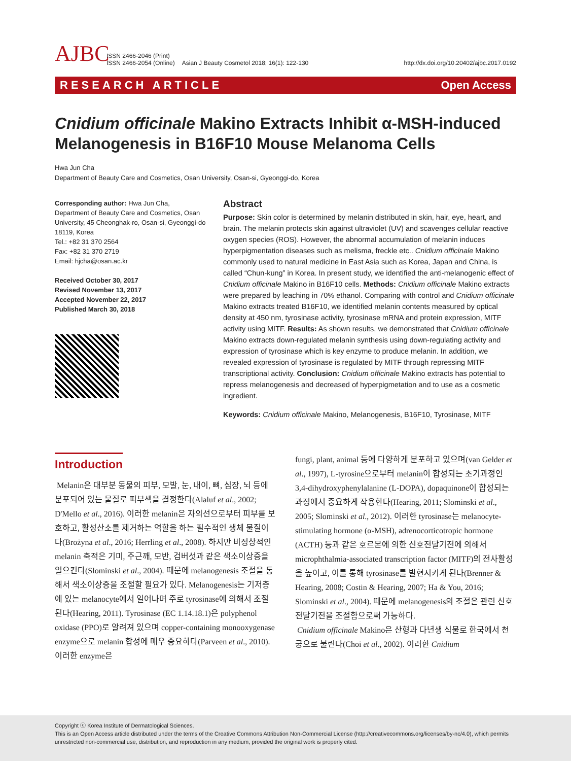AJBC
ISSN 2466-2046 (Print)
ISSN 2466-2054 (Online)
Asian J Beauty Cosmetol 2018; 16(1): 122-130
http://dx.doi.org/10.20402/ajbc.2017.0192
RESEARCH ARTICLE Open Access
Cnidium officinale Makino Extracts Inhibit α-MSH-induced Melanogenesis in B16F10 Mouse Melanoma Cells
Hwa Jun Cha
Department of Beauty Care and Cosmetics, Osan University, Osan-si, Gyeonggi-do, Korea
Corresponding author: Hwa Jun Cha,
Department of Beauty Care and Cosmetics, Osan University, 45 Cheonghak-ro, Osan-si, Gyeonggi-do 18119, Korea
Tel.: +82 31 370 2564
Fax: +82 31 370 2719
Email: hjcha@osan.ac.kr
Received October 30, 2017
Revised November 13, 2017
Accepted November 22, 2017
Published March 30, 2018
Abstract
Purpose: Skin color is determined by melanin distributed in skin, hair, eye, heart, and brain. The melanin protects skin against ultraviolet (UV) and scavenges cellular reactive oxygen species (ROS). However, the abnormal accumulation of melanin induces hyperpigmentation diseases such as melisma, freckle etc.. Cnidium officinale Makino commonly used to natural medicine in East Asia such as Korea, Japan and China, is called “Chun-kung” in Korea. In present study, we identified the anti-melanogenic effect of Cnidium officinale Makino in B16F10 cells. Methods: Cnidium officinale Makino extracts were prepared by leaching in 70% ethanol. Comparing with control and Cnidium officinale Makino extracts treated B16F10, we identified melanin contents measured by optical density at 450 nm, tyrosinase activity, tyrosinase mRNA and protein expression, MITF activity using MITF. Results: As shown results, we demonstrated that Cnidium officinale Makino extracts down-regulated melanin synthesis using down-regulating activity and expression of tyrosinase which is key enzyme to produce melanin. In addition, we revealed expression of tyrosinase is regulated by MITF through repressing MITF transcriptional activity. Conclusion: Cnidium officinale Makino extracts has potential to repress melanogenesis and decreased of hyperpigmetation and to use as a cosmetic ingredient.
Keywords: Cnidium officinale Makino, Melanogenesis, B16F10, Tyrosinase, MITF
Introduction
Melanin은 대부분 동물의 피부, 모발, 눈, 내이, 뼈, 심장, 뇌 등에 분포되어 있는 물질로 피부색을 결정한다(Alaluf et al., 2002; D'Mello et al., 2016). 이러한 melanin은 자외선으로부터 피부를 보호하고, 활성산소를 제거하는 역할을 하는 필수적인 생체 물질이다(Brożyna et al., 2016; Herrling et al., 2008). 하지만 비정상적인 melanin 축적은 기미, 주근깨, 모반, 검버섯과 같은 색소이상증을 일으킨다(Slominski et al., 2004). 때문에 melanogenesis 조절을 통해서 색소이상증을 조절할 필요가 있다. Melanogenesis는 기저층에 있는 melanocyte에서 일어나며 주로 tyrosinase에 의해서 조절된다(Hearing, 2011). Tyrosinase (EC 1.14.18.1)은 polyphenol oxidase (PPO)로 알려져 있으며 copper-containing monooxygenase enzyme으로 melanin 합성에 매우 중요하다(Parveen et al., 2010). 이러한 enzyme은
fungi, plant, animal 등에 다양하게 분포하고 있으며(van Gelder et al., 1997), L-tyrosine으로부터 melanin이 합성되는 초기과정인 3,4-dihydroxyphenylalanine (L-DOPA), dopaquinone이 합성되는 과정에서 중요하게 작용한다(Hearing, 2011; Slominski et al., 2005; Slominski et al., 2012). 이러한 tyrosinase는 melanocyte-stimulating hormone (α-MSH), adrenocorticotropic hormone (ACTH) 등과 같은 호르몬에 의한 신호전달기전에 의해서 microphthalmia-associated transcription factor (MITF)의 전사활성을 높이고, 이를 통해 tyrosinase를 발현시키게 된다(Brenner & Hearing, 2008; Costin & Hearing, 2007; Ha & You, 2016; Slominski et al., 2004). 때문에 melanogenesis의 조절은 관련 신호전달기전을 조절함으로써 가능하다.
Cnidium officinale Makino은 산형과 다년생 식물로 한국에서 천궁으로 불린다(Choi et al., 2002). 이러한 Cnidium
Copyright ⓒ Korea Institute of Dermatological Sciences.
This is an Open Access article distributed under the terms of the Creative Commons Attribution Non-Commercial License (http://creativecommons.org/licenses/by-nc/4.0), which permits unrestricted non-commercial use, distribution, and reproduction in any medium, provided the original work is properly cited.